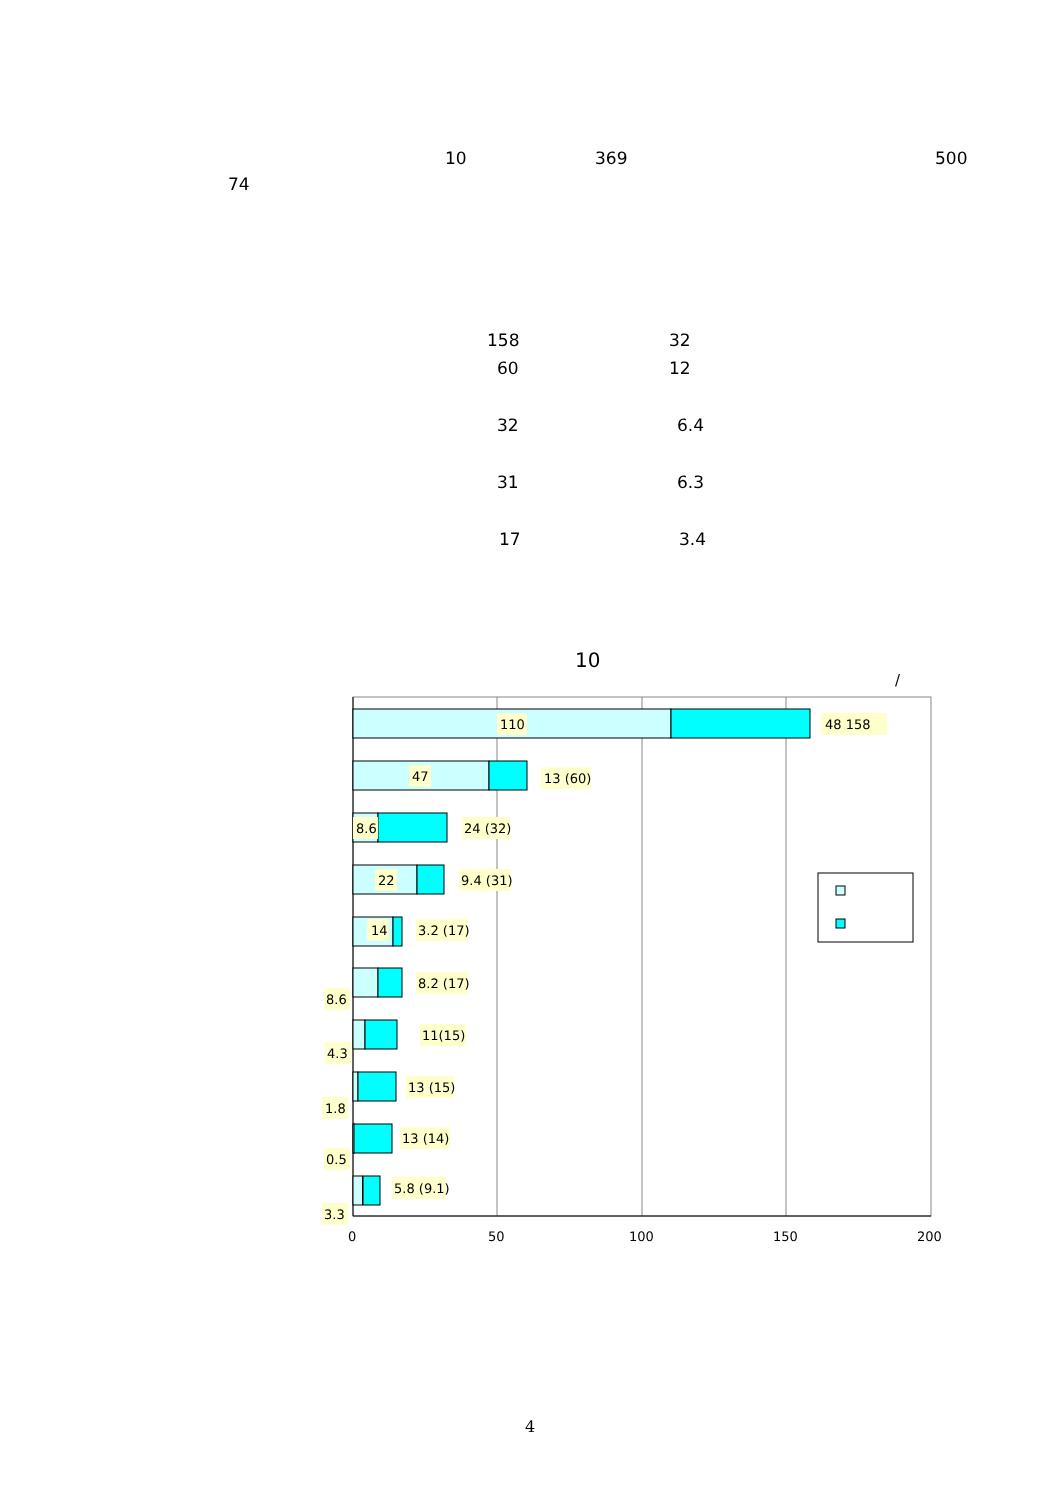10 369 500
74
158 32
60 12
32 6.4
31 6.3
17 3.4
10
/
110
48 158
47
13 (60)
8.6
24 (32)
22
9.4 (31)
14
3.2 (17)
8.2 (17)
8.6
11(15)
4.3
13 (15)
1.8
13 (14)
0.5
5.8 (9.1)
3.3
0
50
100
150
200
4